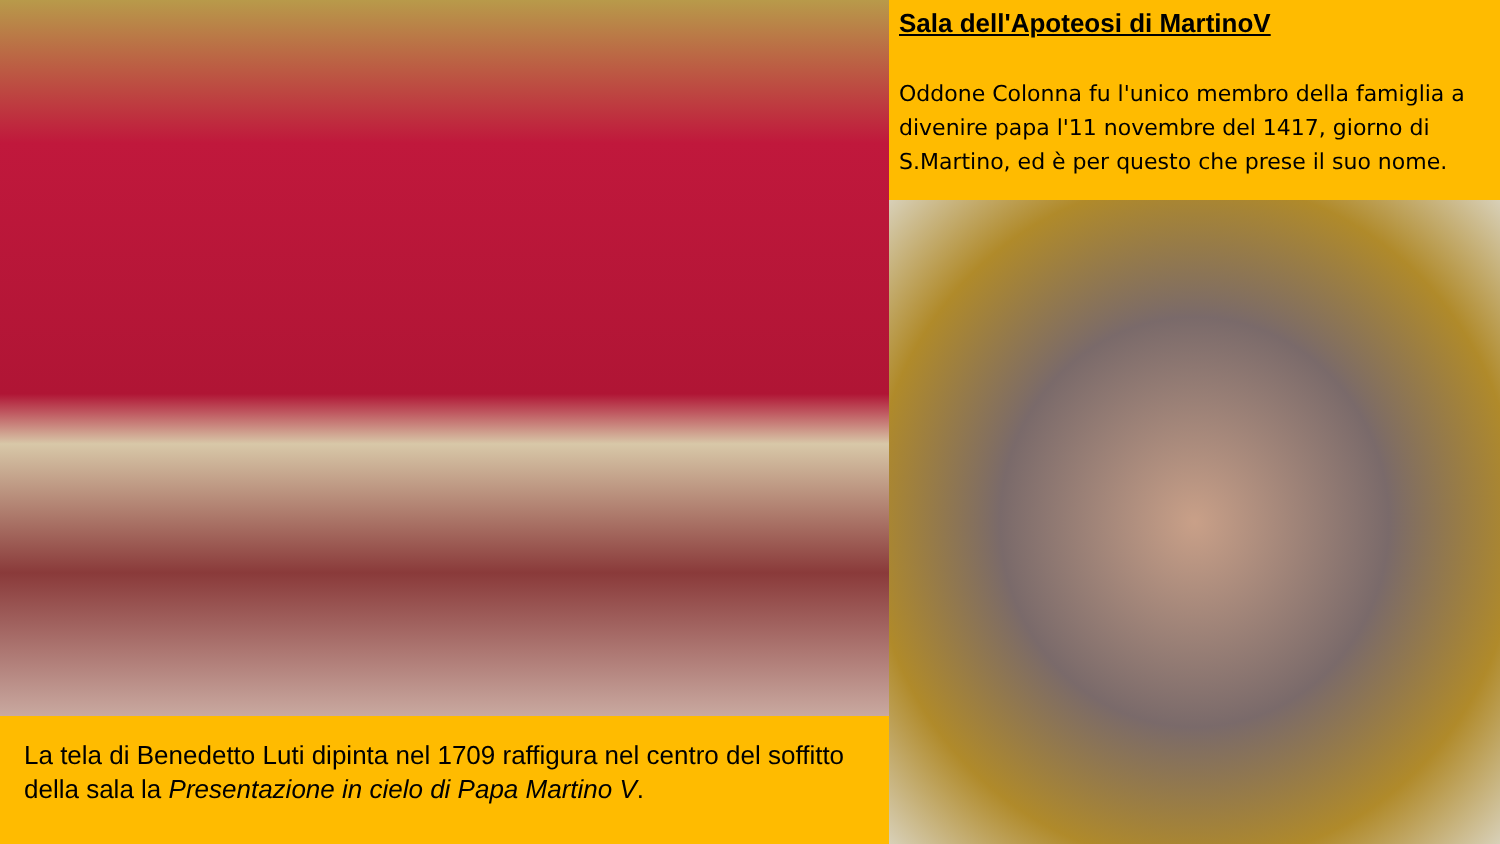La tela di Benedetto Luti dipinta nel 1709 raffigura nel centro del soffitto della sala la Presentazione in cielo di Papa Martino V.
Sala dell'Apoteosi di MartinoV
Oddone Colonna fu l'unico membro della famiglia a divenire papa l'11 novembre del 1417, giorno di S.Martino, ed è per questo che prese il suo nome.